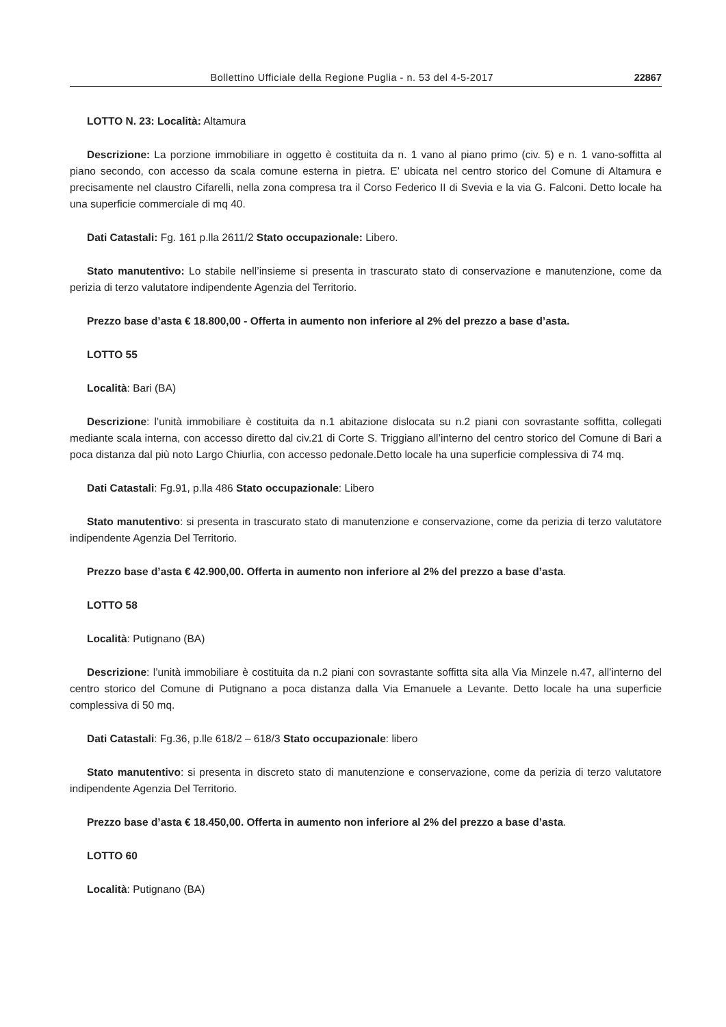Bollettino Ufficiale della Regione Puglia - n. 53 del 4-5-2017 22867
LOTTO N. 23: Località: Altamura
Descrizione: La porzione immobiliare in oggetto è costituita da n. 1 vano al piano primo (civ. 5) e n. 1 vano-soffitta al piano secondo, con accesso da scala comune esterna in pietra. E’ ubicata nel centro storico del Comune di Altamura e precisamente nel claustro Cifarelli, nella zona compresa tra il Corso Federico II di Svevia e la via G. Falconi. Detto locale ha una superficie commerciale di mq 40.
Dati Catastali: Fg. 161 p.lla 2611/2 Stato occupazionale: Libero.
Stato manutentivo: Lo stabile nell’insieme si presenta in trascurato stato di conservazione e manutenzione, come da perizia di terzo valutatore indipendente Agenzia del Territorio.
Prezzo base d’asta € 18.800,00 - Offerta in aumento non inferiore al 2% del prezzo a base d’asta.
LOTTO 55
Località: Bari (BA)
Descrizione: l’unità immobiliare è costituita da n.1 abitazione dislocata su n.2 piani con sovrastante soffitta, collegati mediante scala interna, con accesso diretto dal civ.21 di Corte S. Triggiano all’interno del centro storico del Comune di Bari a poca distanza dal più noto Largo Chiurlia, con accesso pedonale.Detto locale ha una superficie complessiva di 74 mq.
Dati Catastali: Fg.91, p.lla 486 Stato occupazionale: Libero
Stato manutentivo: si presenta in trascurato stato di manutenzione e conservazione, come da perizia di terzo valutatore indipendente Agenzia Del Territorio.
Prezzo base d’asta € 42.900,00. Offerta in aumento non inferiore al 2% del prezzo a base d’asta.
LOTTO 58
Località: Putignano (BA)
Descrizione: l’unità immobiliare è costituita da n.2 piani con sovrastante soffitta sita alla Via Minzele n.47, all’interno del centro storico del Comune di Putignano a poca distanza dalla Via Emanuele a Levante. Detto locale ha una superficie complessiva di 50 mq.
Dati Catastali: Fg.36, p.lle 618/2 – 618/3 Stato occupazionale: libero
Stato manutentivo: si presenta in discreto stato di manutenzione e conservazione, come da perizia di terzo valutatore indipendente Agenzia Del Territorio.
Prezzo base d’asta € 18.450,00. Offerta in aumento non inferiore al 2% del prezzo a base d’asta.
LOTTO 60
Località: Putignano (BA)